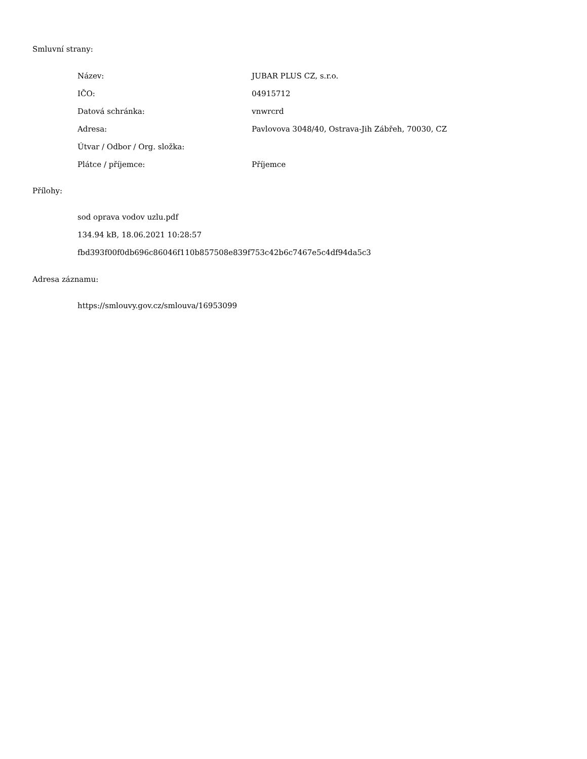Smluvní strany:
| Název: | JUBAR PLUS CZ, s.r.o. |
| IČO: | 04915712 |
| Datová schránka: | vnwrcrd |
| Adresa: | Pavlovova 3048/40, Ostrava-Jih Zábřeh, 70030, CZ |
| Útvar / Odbor / Org. složka: | |
| Plátce / příjemce: | Příjemce |
Přílohy:
sod oprava vodov uzlu.pdf
134.94 kB, 18.06.2021 10:28:57
fbd393f00f0db696c86046f110b857508e839f753c42b6c7467e5c4df94da5c3
Adresa záznamu:
https://smlouvy.gov.cz/smlouva/16953099